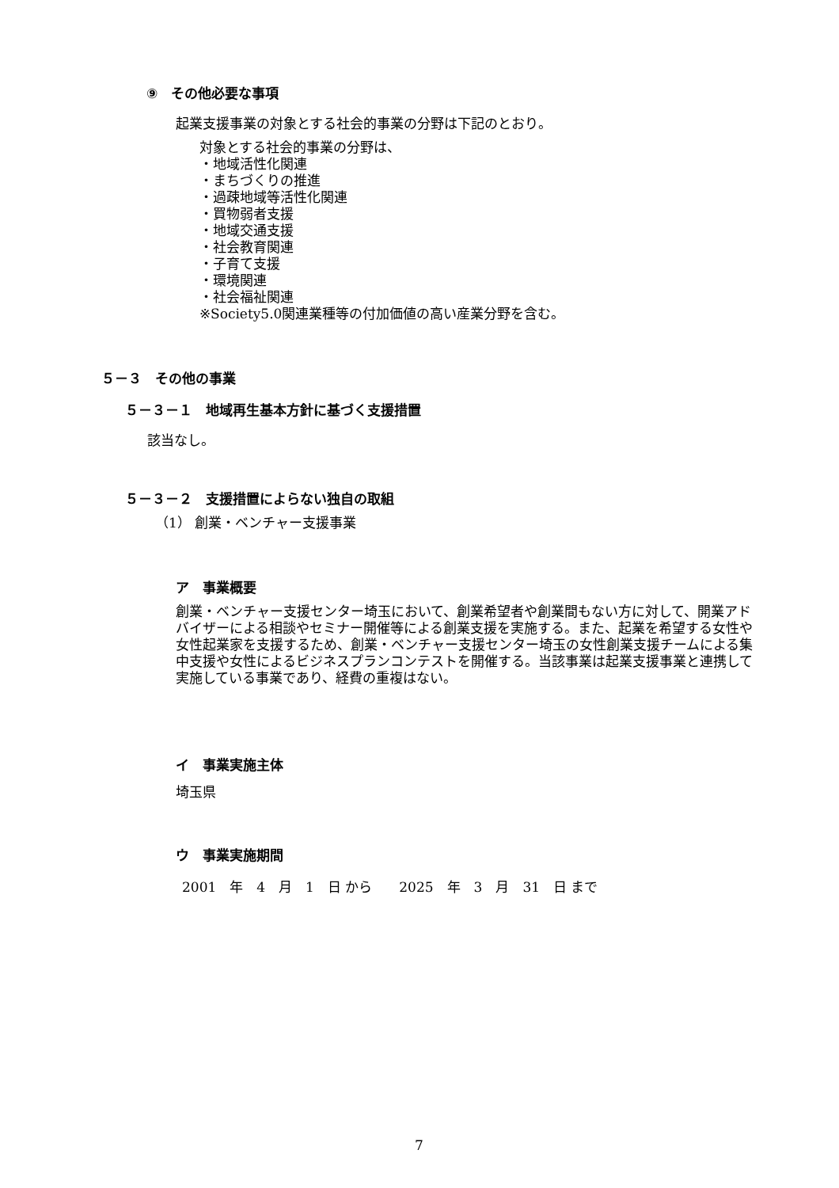⑨　その他必要な事項
起業支援事業の対象とする社会的事業の分野は下記のとおり。
対象とする社会的事業の分野は、
・地域活性化関連
・まちづくりの推進
・過疎地域等活性化関連
・買物弱者支援
・地域交通支援
・社会教育関連
・子育て支援
・環境関連
・社会福祉関連
※Society5.0関連業種等の付加価値の高い産業分野を含む。
５－３　その他の事業
５－３－１　地域再生基本方針に基づく支援措置
該当なし。
５－３－２　支援措置によらない独自の取組
（1） 創業・ベンチャー支援事業
ア　事業概要
創業・ベンチャー支援センター埼玉において、創業希望者や創業間もない方に対して、開業アドバイザーによる相談やセミナー開催等による創業支援を実施する。また、起業を希望する女性や女性起業家を支援するため、創業・ベンチャー支援センター埼玉の女性創業支援チームによる集中支援や女性によるビジネスプランコンテストを開催する。当該事業は起業支援事業と連携して実施している事業であり、経費の重複はない。
イ　事業実施主体
埼玉県
ウ　事業実施期間
2001　年　4　月　1　日 から　　2025　年　3　月　31　日 まで
7